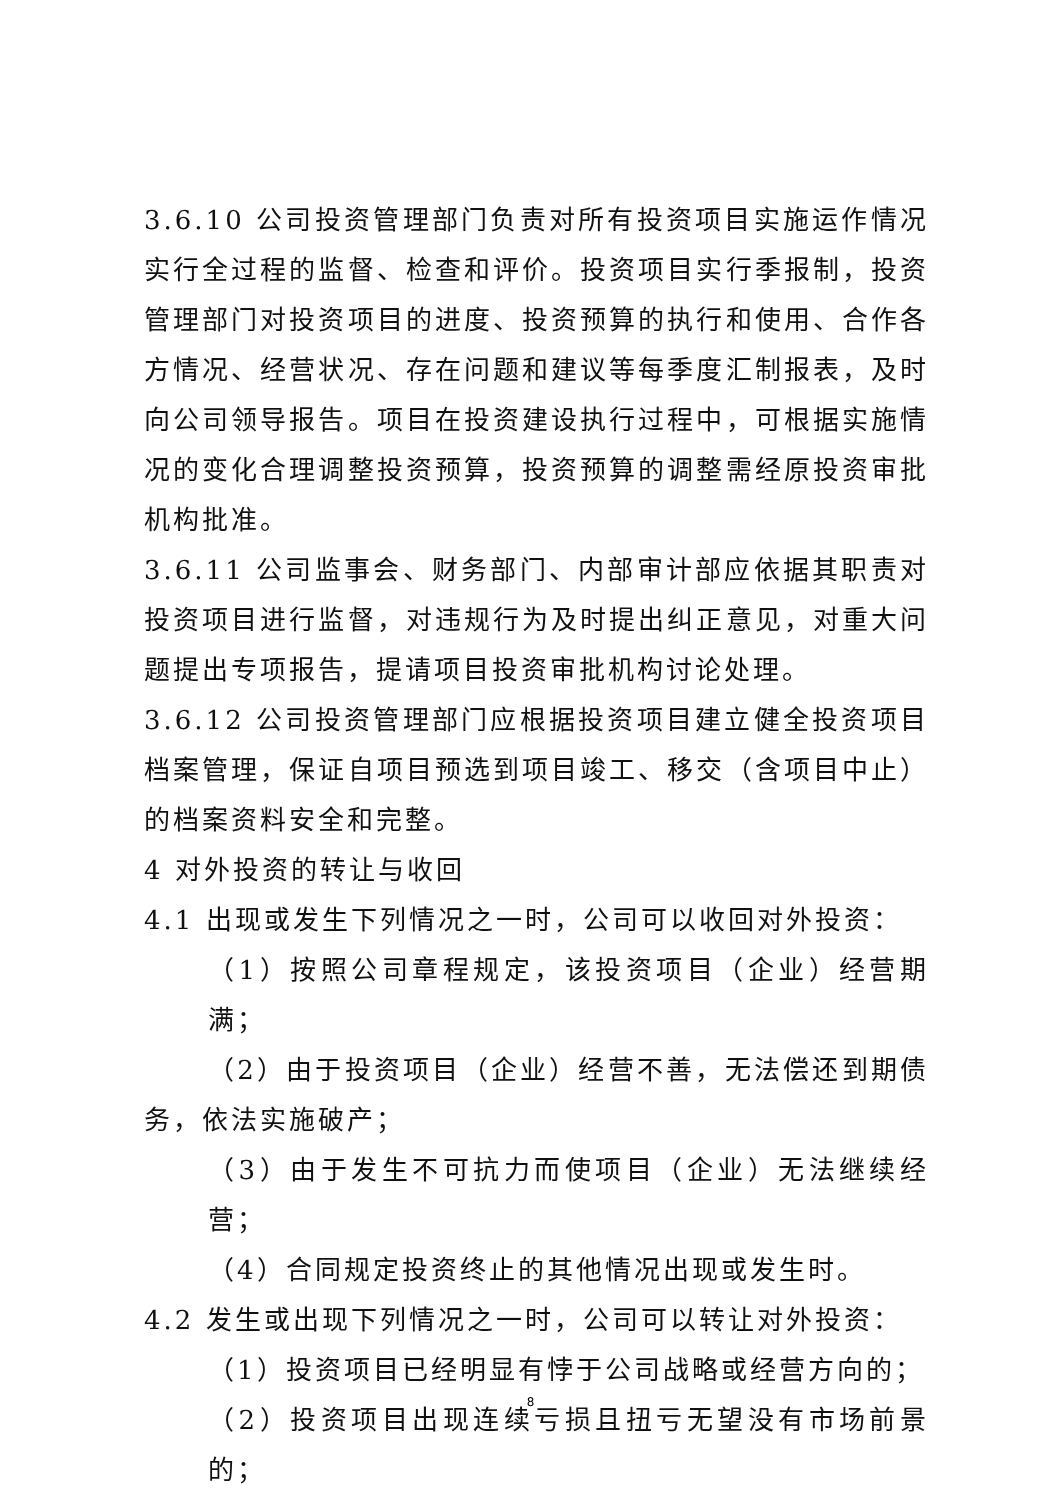3.6.10 公司投资管理部门负责对所有投资项目实施运作情况实行全过程的监督、检查和评价。投资项目实行季报制，投资管理部门对投资项目的进度、投资预算的执行和使用、合作各方情况、经营状况、存在问题和建议等每季度汇制报表，及时向公司领导报告。项目在投资建设执行过程中，可根据实施情况的变化合理调整投资预算，投资预算的调整需经原投资审批机构批准。
3.6.11 公司监事会、财务部门、内部审计部应依据其职责对投资项目进行监督，对违规行为及时提出纠正意见，对重大问题提出专项报告，提请项目投资审批机构讨论处理。
3.6.12 公司投资管理部门应根据投资项目建立健全投资项目档案管理，保证自项目预选到项目竣工、移交（含项目中止）的档案资料安全和完整。
4 对外投资的转让与收回
4.1 出现或发生下列情况之一时，公司可以收回对外投资：
（1）按照公司章程规定，该投资项目（企业）经营期满；
（2）由于投资项目（企业）经营不善，无法偿还到期债务，依法实施破产；
（3）由于发生不可抗力而使项目（企业）无法继续经营；
（4）合同规定投资终止的其他情况出现或发生时。
4.2 发生或出现下列情况之一时，公司可以转让对外投资：
（1）投资项目已经明显有悖于公司战略或经营方向的；
（2）投资项目出现连续亏损且扭亏无望没有市场前景的；
8